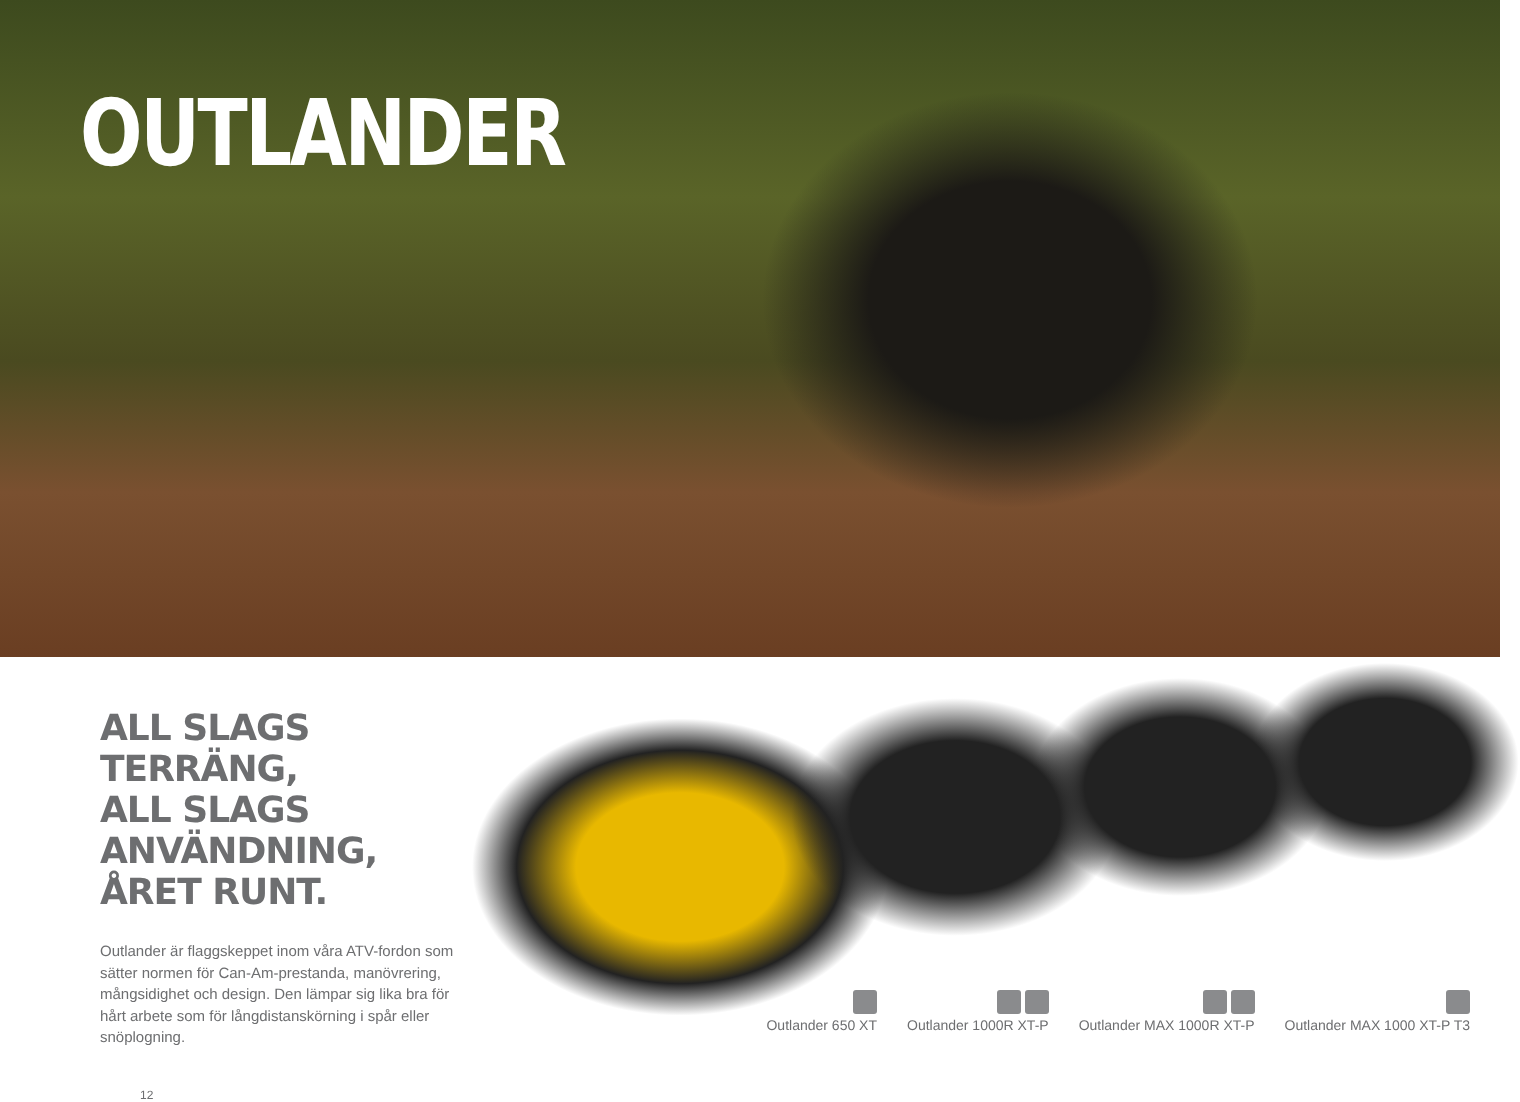OUTLANDER
ALL SLAGS TERRÄNG,
ALL SLAGS ANVÄNDNING,
ÅRET RUNT.
Outlander är flaggskeppet inom våra ATV-fordon som sätter normen för Can-Am-prestanda, manövrering, mångsidighet och design. Den lämpar sig lika bra för hårt arbete som för långdistanskörning i spår eller snöplogning.
12
Outlander 650 XT
Outlander 1000R XT-P
Outlander MAX 1000R XT-P
Outlander MAX 1000 XT-P T3